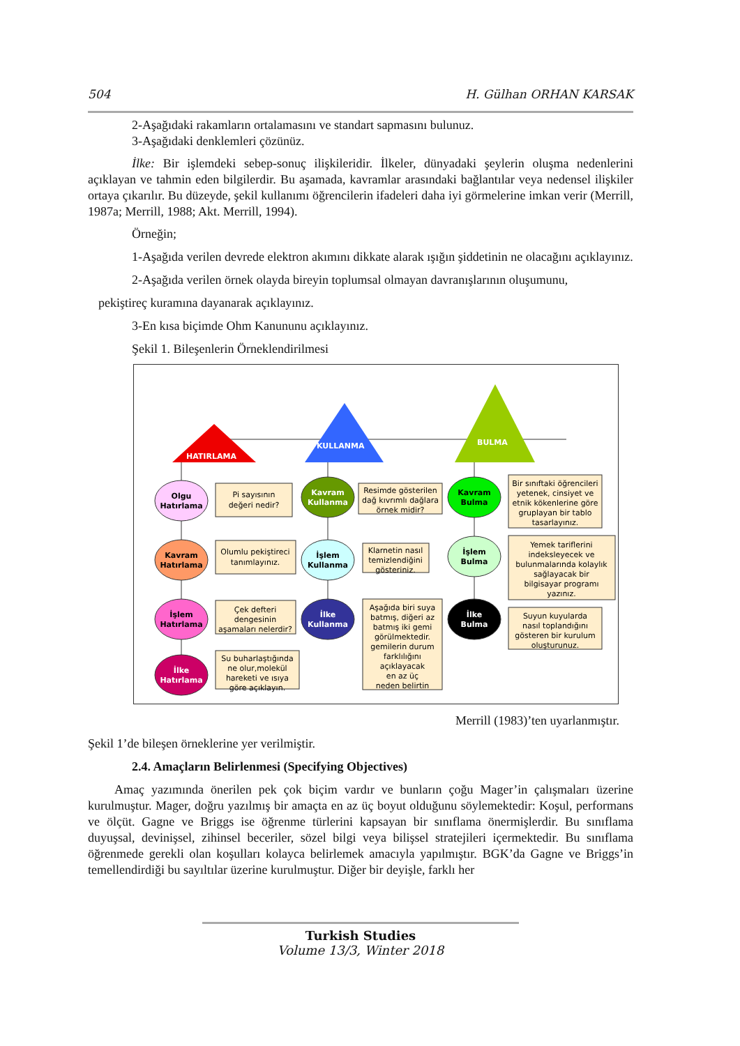504 H. Gülhan ORHAN KARSAK
2-Aşağıdaki rakamların ortalamasını ve standart sapmasını bulunuz.
3-Aşağıdaki denklemleri çözünüz.
İlke: Bir işlemdeki sebep-sonuç ilişkileridir. İlkeler, dünyadaki şeylerin oluşma nedenlerini açıklayan ve tahmin eden bilgilerdir. Bu aşamada, kavramlar arasındaki bağlantılar veya nedensel ilişkiler ortaya çıkarılır. Bu düzeyde, şekil kullanımı öğrencilerin ifadeleri daha iyi görmelerine imkan verir (Merrill, 1987a; Merrill, 1988; Akt. Merrill, 1994).
Örneğin;
1-Aşağıda verilen devrede elektron akımını dikkate alarak ışığın şiddetinin ne olacağını açıklayınız.
2-Aşağıda verilen örnek olayda bireyin toplumsal olmayan davranışlarının oluşumunu,
pekiştireç kuramına dayanarak açıklayınız.
3-En kısa biçimde Ohm Kanununu açıklayınız.
Şekil 1. Bileşenlerin Örneklendirilmesi
HATIRLAMA
KULLANMA
BULMA
Olgu
Hatırlama
Kavram
Hatırlama
İşlem
Hatırlama
İlke
Hatırlama
Kavram
Kullanma
İşlem
Kullanma
İlke
Kullanma
Kavram
Bulma
İşlem
Bulma
İlke
Bulma
Pi sayısının
değeri nedir?
Olumlu pekiştireci
tanımlayınız.
Çek defteri
dengesinin
aşamaları nelerdir?
Su buharlaştığında
ne olur,molekül
hareketi ve ısıya
göre açıklayın.
Resimde gösterilen
dağ kıvrımlı dağlara
örnek midir?
Klarnetin nasıl
temizlendiğini
gösteriniz.
Aşağıda biri suya
batmış, diğeri az
batmış iki gemi
görülmektedir.
gemilerin durum
farklılığını
açıklayacak
en az üç
neden belirtin
Bir sınıftaki öğrencileri
yetenek, cinsiyet ve
etnik kökenlerine göre
gruplayan bir tablo
tasarlayınız.
Yemek tariflerini
indeksleyecek ve
bulunmalarında kolaylık
sağlayacak bir
bilgisayar programı
yazınız.
Suyun kuyularda
nasıl toplandığını
gösteren bir kurulum
oluşturunuz.
Merrill (1983)’ten uyarlanmıştır.
Şekil 1’de bileşen örneklerine yer verilmiştir.
2.4. Amaçların Belirlenmesi (Specifying Objectives)
Amaç yazımında önerilen pek çok biçim vardır ve bunların çoğu Mager’in çalışmaları üzerine kurulmuştur. Mager, doğru yazılmış bir amaçta en az üç boyut olduğunu söylemektedir: Koşul, performans ve ölçüt. Gagne ve Briggs ise öğrenme türlerini kapsayan bir sınıflama önermişlerdir. Bu sınıflama duyuşsal, devinişsel, zihinsel beceriler, sözel bilgi veya bilişsel stratejileri içermektedir. Bu sınıflama öğrenmede gerekli olan koşulları kolayca belirlemek amacıyla yapılmıştır. BGK’da Gagne ve Briggs’in temellendirdiği bu sayıltılar üzerine kurulmuştur. Diğer bir deyişle, farklı her
Turkish Studies
Volume 13/3, Winter 2018